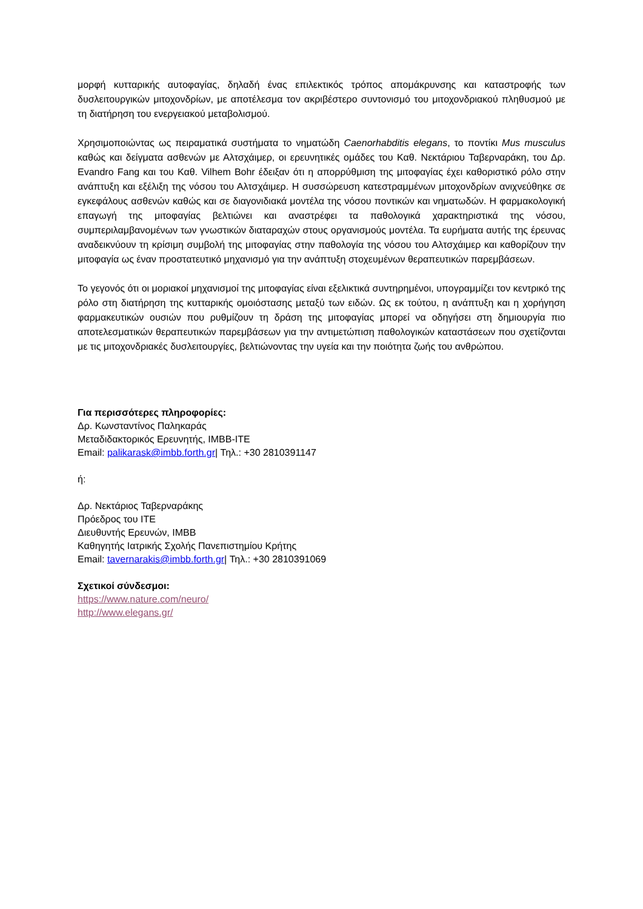μορφή κυτταρικής αυτοφαγίας, δηλαδή ένας επιλεκτικός τρόπος απομάκρυνσης και καταστροφής των δυσλειτουργικών μιτοχονδρίων, με αποτέλεσμα τον ακριβέστερο συντονισμό του μιτοχονδριακού πληθυσμού με τη διατήρηση του ενεργειακού μεταβολισμού.
Χρησιμοποιώντας ως πειραματικά συστήματα το νηματώδη Caenorhabditis elegans, το ποντίκι Mus musculus καθώς και δείγματα ασθενών με Αλτσχάιμερ, οι ερευνητικές ομάδες του Καθ. Νεκτάριου Ταβερναράκη, του Δρ. Evandro Fang και του Καθ. Vilhem Bohr έδειξαν ότι η απορρύθμιση της μιτοφαγίας έχει καθοριστικό ρόλο στην ανάπτυξη και εξέλιξη της νόσου του Αλτσχάιμερ. Η συσσώρευση κατεστραμμένων μιτοχονδρίων ανιχνεύθηκε σε εγκεφάλους ασθενών καθώς και σε διαγονιδιακά μοντέλα της νόσου ποντικών και νηματωδών. Η φαρμακολογική επαγωγή της μιτοφαγίας βελτιώνει και αναστρέφει τα παθολογικά χαρακτηριστικά της νόσου, συμπεριλαμβανομένων των γνωστικών διαταραχών στους οργανισμούς μοντέλα. Τα ευρήματα αυτής της έρευνας αναδεικνύουν τη κρίσιμη συμβολή της μιτοφαγίας στην παθολογία της νόσου του Αλτσχάιμερ και καθορίζουν την μιτοφαγία ως έναν προστατευτικό μηχανισμό για την ανάπτυξη στοχευμένων θεραπευτικών παρεμβάσεων.
Το γεγονός ότι οι μοριακοί μηχανισμοί της μιτοφαγίας είναι εξελικτικά συντηρημένοι, υπογραμμίζει τον κεντρικό της ρόλο στη διατήρηση της κυτταρικής ομοιόστασης μεταξύ των ειδών. Ως εκ τούτου, η ανάπτυξη και η χορήγηση φαρμακευτικών ουσιών που ρυθμίζουν τη δράση της μιτοφαγίας μπορεί να οδηγήσει στη δημιουργία πιο αποτελεσματικών θεραπευτικών παρεμβάσεων για την αντιμετώπιση παθολογικών καταστάσεων που σχετίζονται με τις μιτοχονδριακές δυσλειτουργίες, βελτιώνοντας την υγεία και την ποιότητα ζωής του ανθρώπου.
Για περισσότερες πληροφορίες:
Δρ. Κωνσταντίνος Παληκαράς
Μεταδιδακτορικός Ερευνητής, IMBB-ITE
Email: palikarask@imbb.forth.gr| Τηλ.: +30 2810391147
ή:
Δρ. Νεκτάριος Ταβερναράκης
Πρόεδρος του ΙΤΕ
Διευθυντής Ερευνών, ΙΜΒΒ
Καθηγητής Ιατρικής Σχολής Πανεπιστημίου Κρήτης
Email: tavernarakis@imbb.forth.gr| Τηλ.: +30 2810391069
Σχετικοί σύνδεσμοι:
https://www.nature.com/neuro/
http://www.elegans.gr/